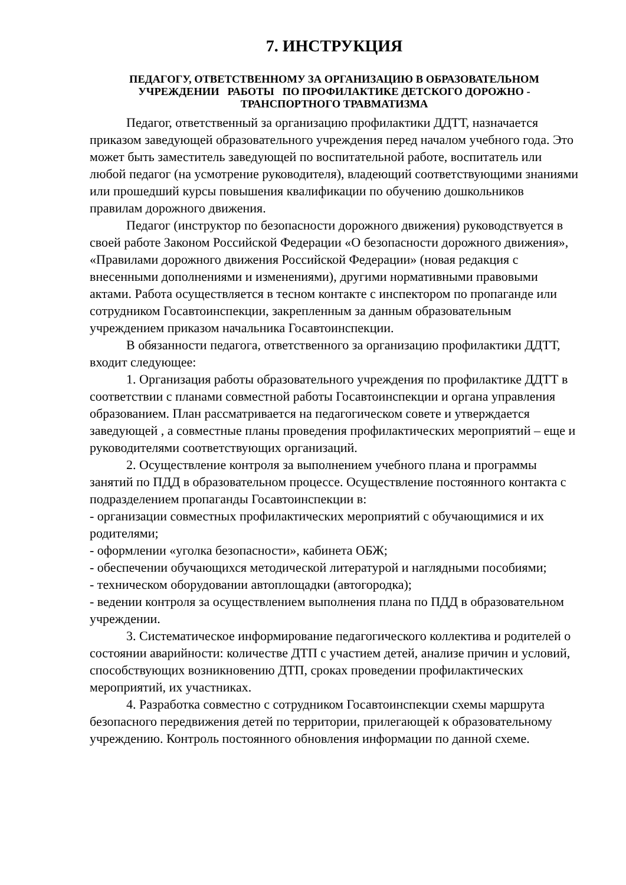7. ИНСТРУКЦИЯ
ПЕДАГОГУ, ОТВЕТСТВЕННОМУ ЗА ОРГАНИЗАЦИЮ В ОБРАЗОВАТЕЛЬНОМ УЧРЕЖДЕНИИ РАБОТЫ ПО ПРОФИЛАКТИКЕ ДЕТСКОГО ДОРОЖНО - ТРАНСПОРТНОГО ТРАВМАТИЗМА
Педагог, ответственный за организацию профилактики ДДТТ, назначается приказом заведующей образовательного учреждения перед началом учебного года. Это может быть заместитель заведующей по воспитательной работе, воспитатель или любой педагог (на усмотрение руководителя), владеющий соответствующими знаниями или прошедший курсы повышения квалификации по обучению дошкольников правилам дорожного движения.
Педагог (инструктор по безопасности дорожного движения) руководствуется в своей работе Законом Российской Федерации «О безопасности дорожного движения», «Правилами дорожного движения Российской Федерации» (новая редакция с внесенными дополнениями и изменениями), другими нормативными правовыми актами. Работа осуществляется в тесном контакте с инспектором по пропаганде или сотрудником Госавтоинспекции, закрепленным за данным образовательным учреждением приказом начальника Госавтоинспекции.
В обязанности педагога, ответственного за организацию профилактики ДДТТ, входит следующее:
1. Организация работы образовательного учреждения по профилактике ДДТТ в соответствии с планами совместной работы Госавтоинспекции и органа управления образованием. План рассматривается на педагогическом совете и утверждается заведующей , а совместные планы проведения профилактических мероприятий – еще и руководителями соответствующих организаций.
2. Осуществление контроля за выполнением учебного плана и программы занятий по ПДД в образовательном процессе. Осуществление постоянного контакта с подразделением пропаганды Госавтоинспекции в:
- организации совместных профилактических мероприятий с обучающимися и их родителями;
- оформлении «уголка безопасности», кабинета ОБЖ;
- обеспечении обучающихся методической литературой и наглядными пособиями;
- техническом оборудовании автоплощадки (автогородка);
- ведении контроля за осуществлением выполнения плана по ПДД в образовательном учреждении.
3. Систематическое информирование педагогического коллектива и родителей о состоянии аварийности: количестве ДТП с участием детей, анализе причин и условий, способствующих возникновению ДТП, сроках проведении профилактических мероприятий, их участниках.
4. Разработка совместно с сотрудником Госавтоинспекции схемы маршрута безопасного передвижения детей по территории, прилегающей к образовательному учреждению. Контроль постоянного обновления информации по данной схеме.